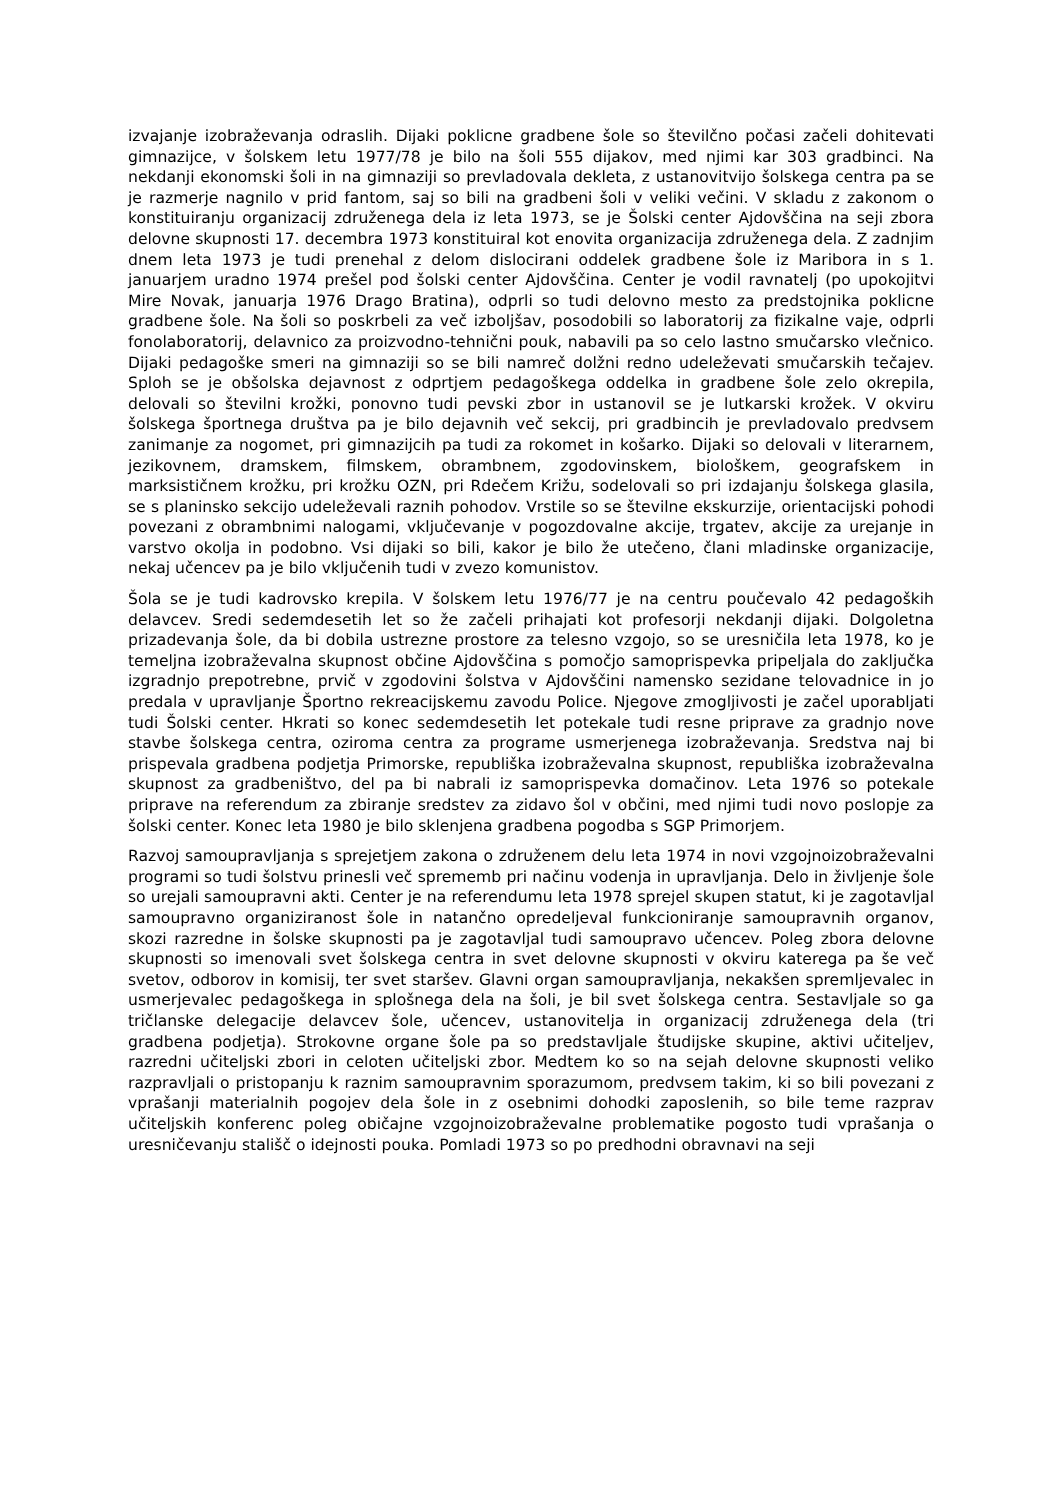izvajanje izobraževanja odraslih. Dijaki poklicne gradbene šole so številčno počasi začeli dohitevati gimnazijce, v šolskem letu 1977/78 je bilo na šoli 555 dijakov, med njimi kar 303 gradbinci. Na nekdanji ekonomski šoli in na gimnaziji so prevladovala dekleta, z ustanovitvijo šolskega centra pa se je razmerje nagnilo v prid fantom, saj so bili na gradbeni šoli v veliki večini. V skladu z zakonom o konstituiranju organizacij združenega dela iz leta 1973, se je Šolski center Ajdovščina na seji zbora delovne skupnosti 17. decembra 1973 konstituiral kot enovita organizacija združenega dela. Z zadnjim dnem leta 1973 je tudi prenehal z delom dislocirani oddelek gradbene šole iz Maribora in s 1. januarjem uradno 1974 prešel pod šolski center Ajdovščina. Center je vodil ravnatelj (po upokojitvi Mire Novak, januarja 1976 Drago Bratina), odprli so tudi delovno mesto za predstojnika poklicne gradbene šole. Na šoli so poskrbeli za več izboljšav, posodobili so laboratorij za fizikalne vaje, odprli fonolaboratorij, delavnico za proizvodno-tehnični pouk, nabavili pa so celo lastno smučarsko vlečnico. Dijaki pedagoške smeri na gimnaziji so se bili namreč dolžni redno udeleževati smučarskih tečajev. Sploh se je obšolska dejavnost z odprtjem pedagoškega oddelka in gradbene šole zelo okrepila, delovali so številni krožki, ponovno tudi pevski zbor in ustanovil se je lutkarski krožek. V okviru šolskega športnega društva pa je bilo dejavnih več sekcij, pri gradbincih je prevladovalo predvsem zanimanje za nogomet, pri gimnazijcih pa tudi za rokomet in košarko. Dijaki so delovali v literarnem, jezikovnem, dramskem, filmskem, obrambnem, zgodovinskem, biološkem, geografskem in marksističnem krožku, pri krožku OZN, pri Rdečem Križu, sodelovali so pri izdajanju šolskega glasila, se s planinsko sekcijo udeleževali raznih pohodov. Vrstile so se številne ekskurzije, orientacijski pohodi povezani z obrambnimi nalogami, vključevanje v pogozdovalne akcije, trgatev, akcije za urejanje in varstvo okolja in podobno. Vsi dijaki so bili, kakor je bilo že utečeno, člani mladinske organizacije, nekaj učencev pa je bilo vključenih tudi v zvezo komunistov.
Šola se je tudi kadrovsko krepila. V šolskem letu 1976/77 je na centru poučevalo 42 pedagoških delavcev. Sredi sedemdesetih let so že začeli prihajati kot profesorji nekdanji dijaki. Dolgoletna prizadevanja šole, da bi dobila ustrezne prostore za telesno vzgojo, so se uresničila leta 1978, ko je temeljna izobraževalna skupnost občine Ajdovščina s pomočjo samoprispevka pripeljala do zaključka izgradnjo prepotrebne, prvič v zgodovini šolstva v Ajdovščini namensko sezidane telovadnice in jo predala v upravljanje Športno rekreacijskemu zavodu Police. Njegove zmogljivosti je začel uporabljati tudi Šolski center. Hkrati so konec sedemdesetih let potekale tudi resne priprave za gradnjo nove stavbe šolskega centra, oziroma centra za programe usmerjenega izobraževanja. Sredstva naj bi prispevala gradbena podjetja Primorske, republiška izobraževalna skupnost, republiška izobraževalna skupnost za gradbeništvo, del pa bi nabrali iz samoprispevka domačinov. Leta 1976 so potekale priprave na referendum za zbiranje sredstev za zidavo šol v občini, med njimi tudi novo poslopje za šolski center. Konec leta 1980 je bilo sklenjena gradbena pogodba s SGP Primorjem.
Razvoj samoupravljanja s sprejetjem zakona o združenem delu leta 1974 in novi vzgojnoizobraževalni programi so tudi šolstvu prinesli več sprememb pri načinu vodenja in upravljanja. Delo in življenje šole so urejali samoupravni akti. Center je na referendumu leta 1978 sprejel skupen statut, ki je zagotavljal samoupravno organiziranost šole in natančno opredeljeval funkcioniranje samoupravnih organov, skozi razredne in šolske skupnosti pa je zagotavljal tudi samoupravo učencev. Poleg zbora delovne skupnosti so imenovali svet šolskega centra in svet delovne skupnosti v okviru katerega pa še več svetov, odborov in komisij, ter svet staršev. Glavni organ samoupravljanja, nekakšen spremljevalec in usmerjevalec pedagoškega in splošnega dela na šoli, je bil svet šolskega centra. Sestavljale so ga tričlanske delegacije delavcev šole, učencev, ustanovitelja in organizacij združenega dela (tri gradbena podjetja). Strokovne organe šole pa so predstavljale študijske skupine, aktivi učiteljev, razredni učiteljski zbori in celoten učiteljski zbor. Medtem ko so na sejah delovne skupnosti veliko razpravljali o pristopanju k raznim samoupravnim sporazumom, predvsem takim, ki so bili povezani z vprašanji materialnih pogojev dela šole in z osebnimi dohodki zaposlenih, so bile teme razprav učiteljskih konferenc poleg običajne vzgojnoizobraževalne problematike pogosto tudi vprašanja o uresničevanju stališč o idejnosti pouka. Pomladi 1973 so po predhodni obravnavi na seji